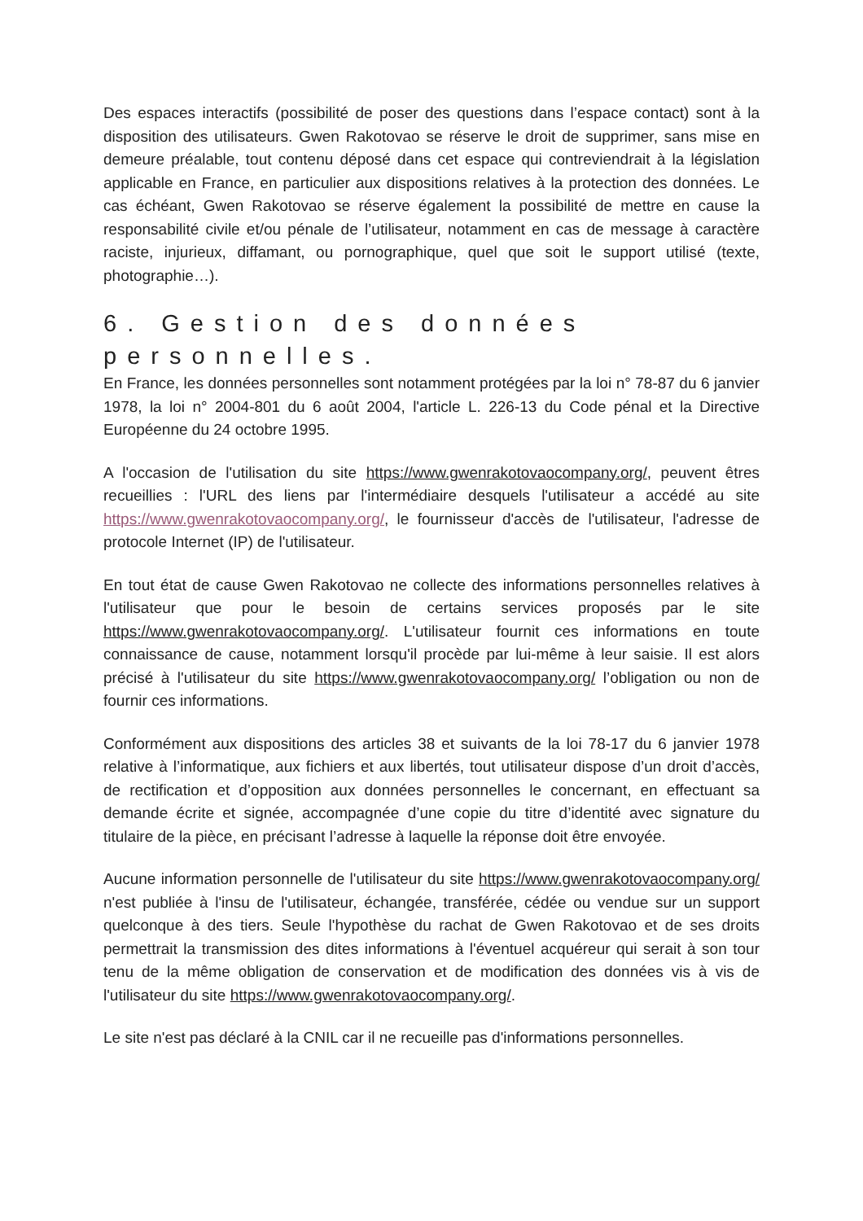Des espaces interactifs (possibilité de poser des questions dans l’espace contact) sont à la disposition des utilisateurs. Gwen Rakotovao se réserve le droit de supprimer, sans mise en demeure préalable, tout contenu déposé dans cet espace qui contreviendrait à la législation applicable en France, en particulier aux dispositions relatives à la protection des données. Le cas échéant, Gwen Rakotovao se réserve également la possibilité de mettre en cause la responsabilité civile et/ou pénale de l’utilisateur, notamment en cas de message à caractère raciste, injurieux, diffamant, ou pornographique, quel que soit le support utilisé (texte, photographie…).
6. Gestion des données personnelles.
En France, les données personnelles sont notamment protégées par la loi n° 78-87 du 6 janvier 1978, la loi n° 2004-801 du 6 août 2004, l'article L. 226-13 du Code pénal et la Directive Européenne du 24 octobre 1995.
A l'occasion de l'utilisation du site https://www.gwenrakotovaocompany.org/, peuvent êtres recueillies : l'URL des liens par l'intermédiaire desquels l'utilisateur a accédé au site https://www.gwenrakotovaocompany.org/, le fournisseur d'accès de l'utilisateur, l'adresse de protocole Internet (IP) de l'utilisateur.
En tout état de cause Gwen Rakotovao ne collecte des informations personnelles relatives à l'utilisateur que pour le besoin de certains services proposés par le site https://www.gwenrakotovaocompany.org/. L'utilisateur fournit ces informations en toute connaissance de cause, notamment lorsqu'il procède par lui-même à leur saisie. Il est alors précisé à l'utilisateur du site https://www.gwenrakotovaocompany.org/ l’obligation ou non de fournir ces informations.
Conformément aux dispositions des articles 38 et suivants de la loi 78-17 du 6 janvier 1978 relative à l’informatique, aux fichiers et aux libertés, tout utilisateur dispose d’un droit d’accès, de rectification et d’opposition aux données personnelles le concernant, en effectuant sa demande écrite et signée, accompagnée d’une copie du titre d’identité avec signature du titulaire de la pièce, en précisant l’adresse à laquelle la réponse doit être envoyée.
Aucune information personnelle de l'utilisateur du site https://www.gwenrakotovaocompany.org/ n'est publiée à l'insu de l'utilisateur, échangée, transférée, cédée ou vendue sur un support quelconque à des tiers. Seule l'hypothèse du rachat de Gwen Rakotovao et de ses droits permettrait la transmission des dites informations à l'éventuel acquéreur qui serait à son tour tenu de la même obligation de conservation et de modification des données vis à vis de l'utilisateur du site https://www.gwenrakotovaocompany.org/.
Le site n'est pas déclaré à la CNIL car il ne recueille pas d'informations personnelles.